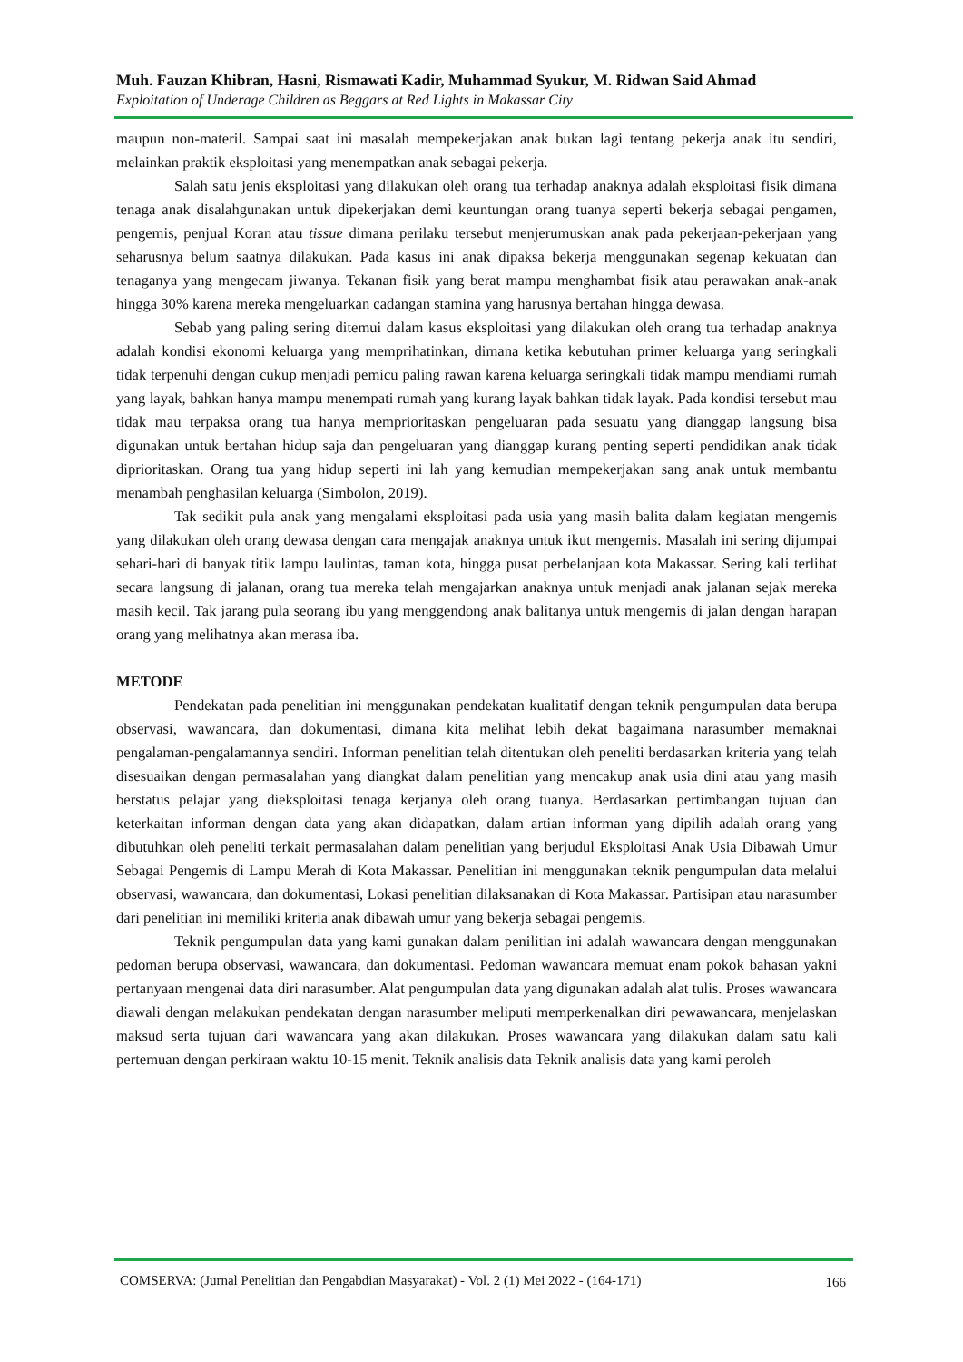Muh. Fauzan Khibran, Hasni, Rismawati Kadir, Muhammad Syukur, M. Ridwan Said Ahmad
Exploitation of Underage Children as Beggars at Red Lights in Makassar City
maupun non-materil. Sampai saat ini masalah mempekerjakan anak bukan lagi tentang pekerja anak itu sendiri, melainkan praktik eksploitasi yang menempatkan anak sebagai pekerja.
Salah satu jenis eksploitasi yang dilakukan oleh orang tua terhadap anaknya adalah eksploitasi fisik dimana tenaga anak disalahgunakan untuk dipekerjakan demi keuntungan orang tuanya seperti bekerja sebagai pengamen, pengemis, penjual Koran atau tissue dimana perilaku tersebut menjerumuskan anak pada pekerjaan-pekerjaan yang seharusnya belum saatnya dilakukan. Pada kasus ini anak dipaksa bekerja menggunakan segenap kekuatan dan tenaganya yang mengecam jiwanya. Tekanan fisik yang berat mampu menghambat fisik atau perawakan anak-anak hingga 30% karena mereka mengeluarkan cadangan stamina yang harusnya bertahan hingga dewasa.
Sebab yang paling sering ditemui dalam kasus eksploitasi yang dilakukan oleh orang tua terhadap anaknya adalah kondisi ekonomi keluarga yang memprihatinkan, dimana ketika kebutuhan primer keluarga yang seringkali tidak terpenuhi dengan cukup menjadi pemicu paling rawan karena keluarga seringkali tidak mampu mendiami rumah yang layak, bahkan hanya mampu menempati rumah yang kurang layak bahkan tidak layak. Pada kondisi tersebut mau tidak mau terpaksa orang tua hanya memprioritaskan pengeluaran pada sesuatu yang dianggap langsung bisa digunakan untuk bertahan hidup saja dan pengeluaran yang dianggap kurang penting seperti pendidikan anak tidak diprioritaskan. Orang tua yang hidup seperti ini lah yang kemudian mempekerjakan sang anak untuk membantu menambah penghasilan keluarga (Simbolon, 2019).
Tak sedikit pula anak yang mengalami eksploitasi pada usia yang masih balita dalam kegiatan mengemis yang dilakukan oleh orang dewasa dengan cara mengajak anaknya untuk ikut mengemis. Masalah ini sering dijumpai sehari-hari di banyak titik lampu laulintas, taman kota, hingga pusat perbelanjaan kota Makassar. Sering kali terlihat secara langsung di jalanan, orang tua mereka telah mengajarkan anaknya untuk menjadi anak jalanan sejak mereka masih kecil. Tak jarang pula seorang ibu yang menggendong anak balitanya untuk mengemis di jalan dengan harapan orang yang melihatnya akan merasa iba.
METODE
Pendekatan pada penelitian ini menggunakan pendekatan kualitatif dengan teknik pengumpulan data berupa observasi, wawancara, dan dokumentasi, dimana kita melihat lebih dekat bagaimana narasumber memaknai pengalaman-pengalamannya sendiri. Informan penelitian telah ditentukan oleh peneliti berdasarkan kriteria yang telah disesuaikan dengan permasalahan yang diangkat dalam penelitian yang mencakup anak usia dini atau yang masih berstatus pelajar yang dieksploitasi tenaga kerjanya oleh orang tuanya. Berdasarkan pertimbangan tujuan dan keterkaitan informan dengan data yang akan didapatkan, dalam artian informan yang dipilih adalah orang yang dibutuhkan oleh peneliti terkait permasalahan dalam penelitian yang berjudul Eksploitasi Anak Usia Dibawah Umur Sebagai Pengemis di Lampu Merah di Kota Makassar. Penelitian ini menggunakan teknik pengumpulan data melalui observasi, wawancara, dan dokumentasi, Lokasi penelitian dilaksanakan di Kota Makassar. Partisipan atau narasumber dari penelitian ini memiliki kriteria anak dibawah umur yang bekerja sebagai pengemis.
Teknik pengumpulan data yang kami gunakan dalam penilitian ini adalah wawancara dengan menggunakan pedoman berupa observasi, wawancara, dan dokumentasi. Pedoman wawancara memuat enam pokok bahasan yakni pertanyaan mengenai data diri narasumber. Alat pengumpulan data yang digunakan adalah alat tulis. Proses wawancara diawali dengan melakukan pendekatan dengan narasumber meliputi memperkenalkan diri pewawancara, menjelaskan maksud serta tujuan dari wawancara yang akan dilakukan. Proses wawancara yang dilakukan dalam satu kali pertemuan dengan perkiraan waktu 10-15 menit. Teknik analisis data Teknik analisis data yang kami peroleh
COMSERVA: (Jurnal Penelitian dan Pengabdian Masyarakat) - Vol. 2 (1) Mei 2022 - (164-171) 166